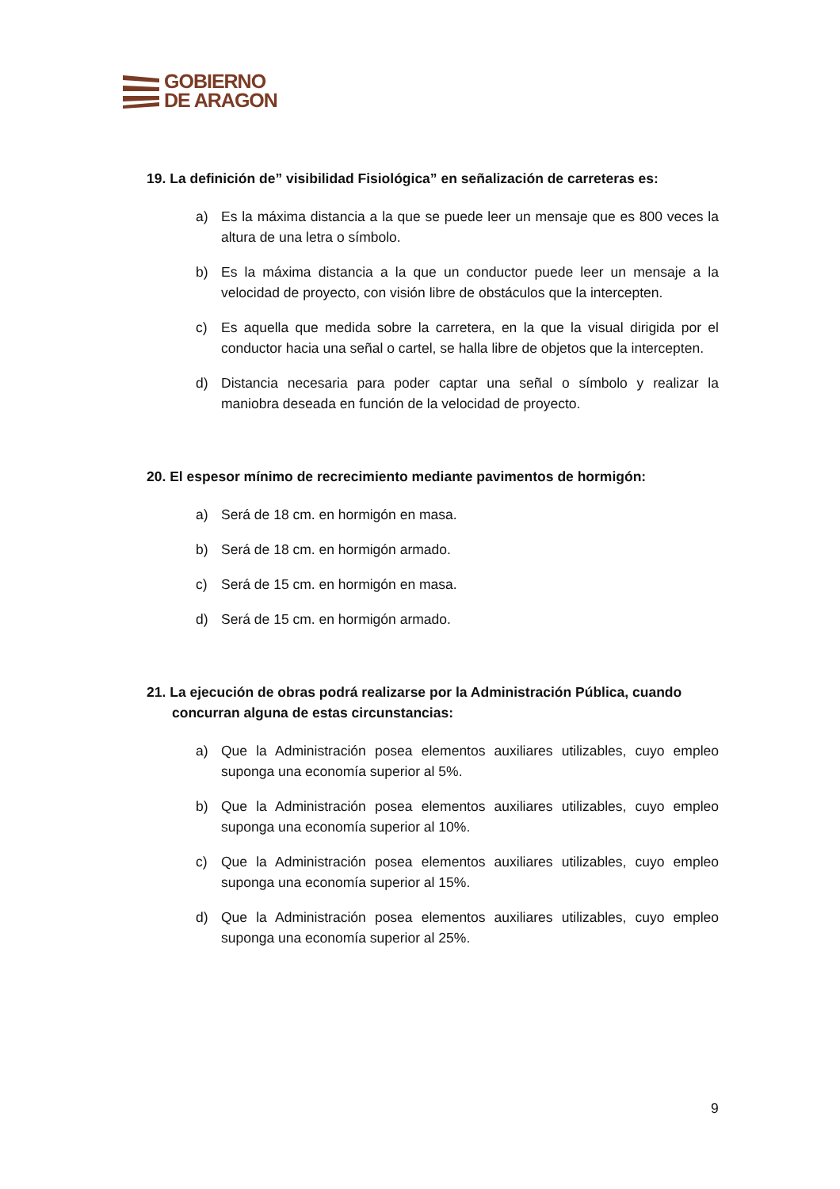GOBIERNO
DE ARAGON
19. La definición de” visibilidad Fisiológica” en señalización de carreteras es:
a) Es la máxima distancia a la que se puede leer un mensaje que es 800 veces la altura de una letra o símbolo.
b) Es la máxima distancia a la que un conductor puede leer un mensaje a la velocidad de proyecto, con visión libre de obstáculos que la intercepten.
c) Es aquella que medida sobre la carretera, en la que la visual dirigida por el conductor hacia una señal o cartel, se halla libre de objetos que la intercepten.
d) Distancia necesaria para poder captar una señal o símbolo y realizar la maniobra deseada en función de la velocidad de proyecto.
20. El espesor mínimo de recrecimiento mediante pavimentos de hormigón:
a) Será de 18 cm. en hormigón en masa.
b) Será de 18 cm. en hormigón armado.
c) Será de 15 cm. en hormigón en masa.
d) Será de 15 cm. en hormigón armado.
21. La ejecución de obras podrá realizarse por la Administración Pública, cuando concurran alguna de estas circunstancias:
a) Que la Administración posea elementos auxiliares utilizables, cuyo empleo suponga una economía superior al 5%.
b) Que la Administración posea elementos auxiliares utilizables, cuyo empleo suponga una economía superior al 10%.
c) Que la Administración posea elementos auxiliares utilizables, cuyo empleo suponga una economía superior al 15%.
d) Que la Administración posea elementos auxiliares utilizables, cuyo empleo suponga una economía superior al 25%.
9